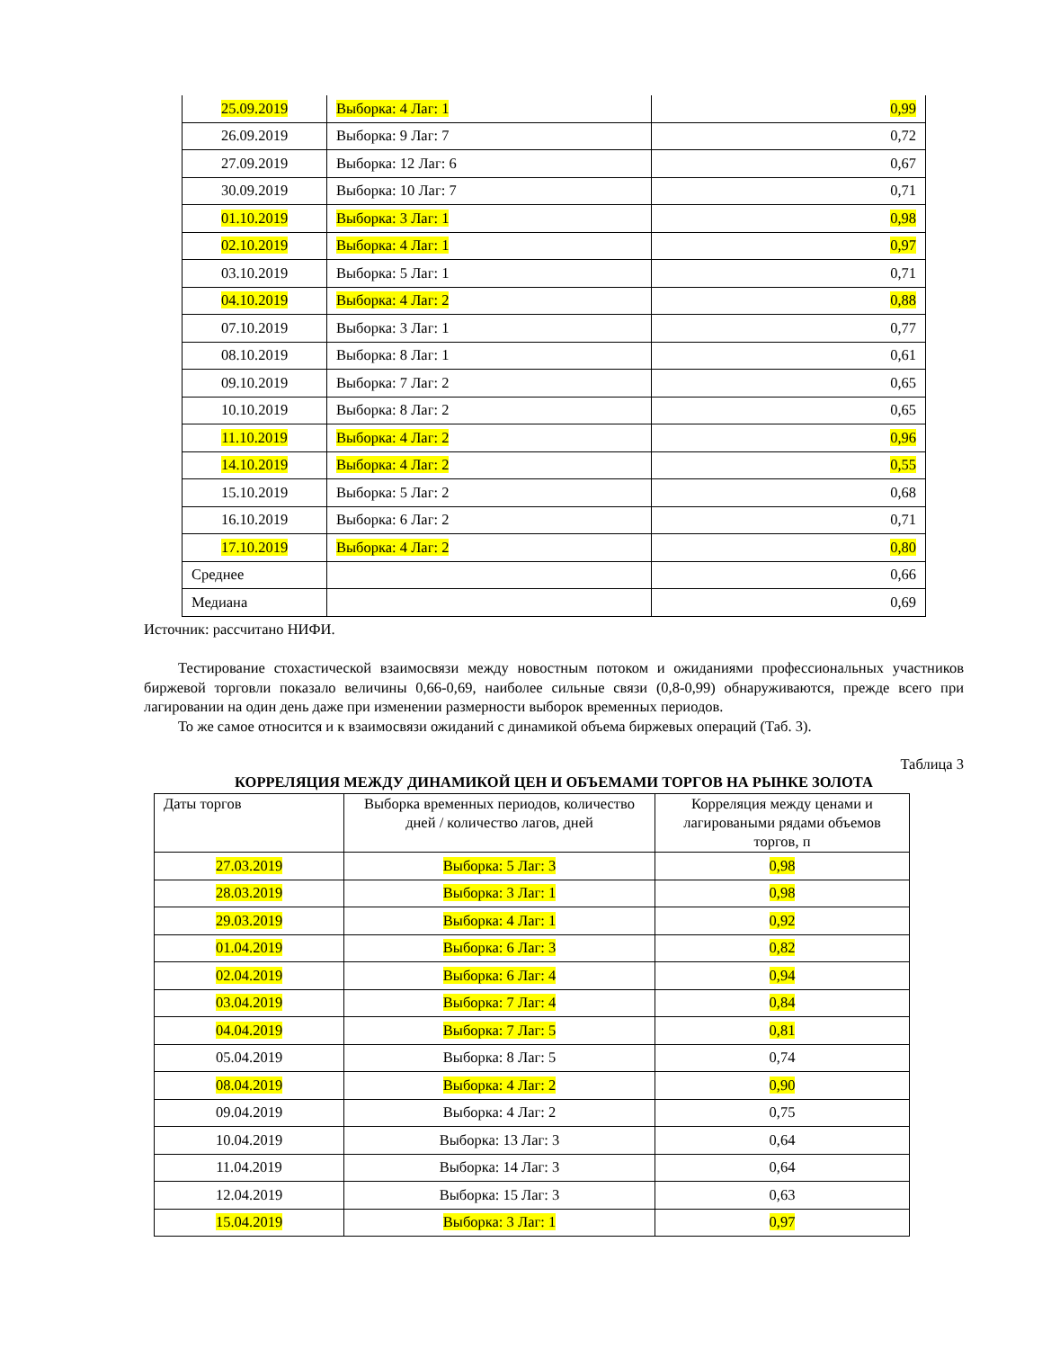| 25.09.2019 | Выборка: 4 Лаг: 1 | 0,99 |
| 26.09.2019 | Выборка: 9 Лаг: 7 | 0,72 |
| 27.09.2019 | Выборка: 12 Лаг: 6 | 0,67 |
| 30.09.2019 | Выборка: 10 Лаг: 7 | 0,71 |
| 01.10.2019 | Выборка: 3 Лаг: 1 | 0,98 |
| 02.10.2019 | Выборка: 4 Лаг: 1 | 0,97 |
| 03.10.2019 | Выборка: 5 Лаг: 1 | 0,71 |
| 04.10.2019 | Выборка: 4 Лаг: 2 | 0,88 |
| 07.10.2019 | Выборка: 3 Лаг: 1 | 0,77 |
| 08.10.2019 | Выборка: 8 Лаг: 1 | 0,61 |
| 09.10.2019 | Выборка: 7 Лаг: 2 | 0,65 |
| 10.10.2019 | Выборка: 8 Лаг: 2 | 0,65 |
| 11.10.2019 | Выборка: 4 Лаг: 2 | 0,96 |
| 14.10.2019 | Выборка: 4 Лаг: 2 | 0,55 |
| 15.10.2019 | Выборка: 5 Лаг: 2 | 0,68 |
| 16.10.2019 | Выборка: 6 Лаг: 2 | 0,71 |
| 17.10.2019 | Выборка: 4 Лаг: 2 | 0,80 |
| Среднее | | 0,66 |
| Медиана | | 0,69 |
Источник: рассчитано НИФИ.
Тестирование стохастической взаимосвязи между новостным потоком и ожиданиями профессиональных участников биржевой торговли показало величины 0,66-0,69, наиболее сильные связи (0,8-0,99) обнаруживаются, прежде всего при лагировании на один день даже при изменении размерности выборок временных периодов.
То же самое относится и к взаимосвязи ожиданий с динамикой объема биржевых операций (Таб. 3).
Таблица 3
КОРРЕЛЯЦИЯ МЕЖДУ ДИНАМИКОЙ ЦЕН И ОБЪЕМАМИ ТОРГОВ НА РЫНКЕ ЗОЛОТА
| Даты торгов | Выборка временных периодов, количество дней / количество лагов, дней | Корреляция между ценами и лагироваными рядами объемов торгов, п |
| --- | --- | --- |
| 27.03.2019 | Выборка: 5 Лаг: 3 | 0,98 |
| 28.03.2019 | Выборка: 3 Лаг: 1 | 0,98 |
| 29.03.2019 | Выборка: 4 Лаг: 1 | 0,92 |
| 01.04.2019 | Выборка: 6 Лаг: 3 | 0,82 |
| 02.04.2019 | Выборка: 6 Лаг: 4 | 0,94 |
| 03.04.2019 | Выборка: 7 Лаг: 4 | 0,84 |
| 04.04.2019 | Выборка: 7 Лаг: 5 | 0,81 |
| 05.04.2019 | Выборка: 8 Лаг: 5 | 0,74 |
| 08.04.2019 | Выборка: 4 Лаг: 2 | 0,90 |
| 09.04.2019 | Выборка: 4 Лаг: 2 | 0,75 |
| 10.04.2019 | Выборка: 13 Лаг: 3 | 0,64 |
| 11.04.2019 | Выборка: 14 Лаг: 3 | 0,64 |
| 12.04.2019 | Выборка: 15 Лаг: 3 | 0,63 |
| 15.04.2019 | Выборка: 3 Лаг: 1 | 0,97 |